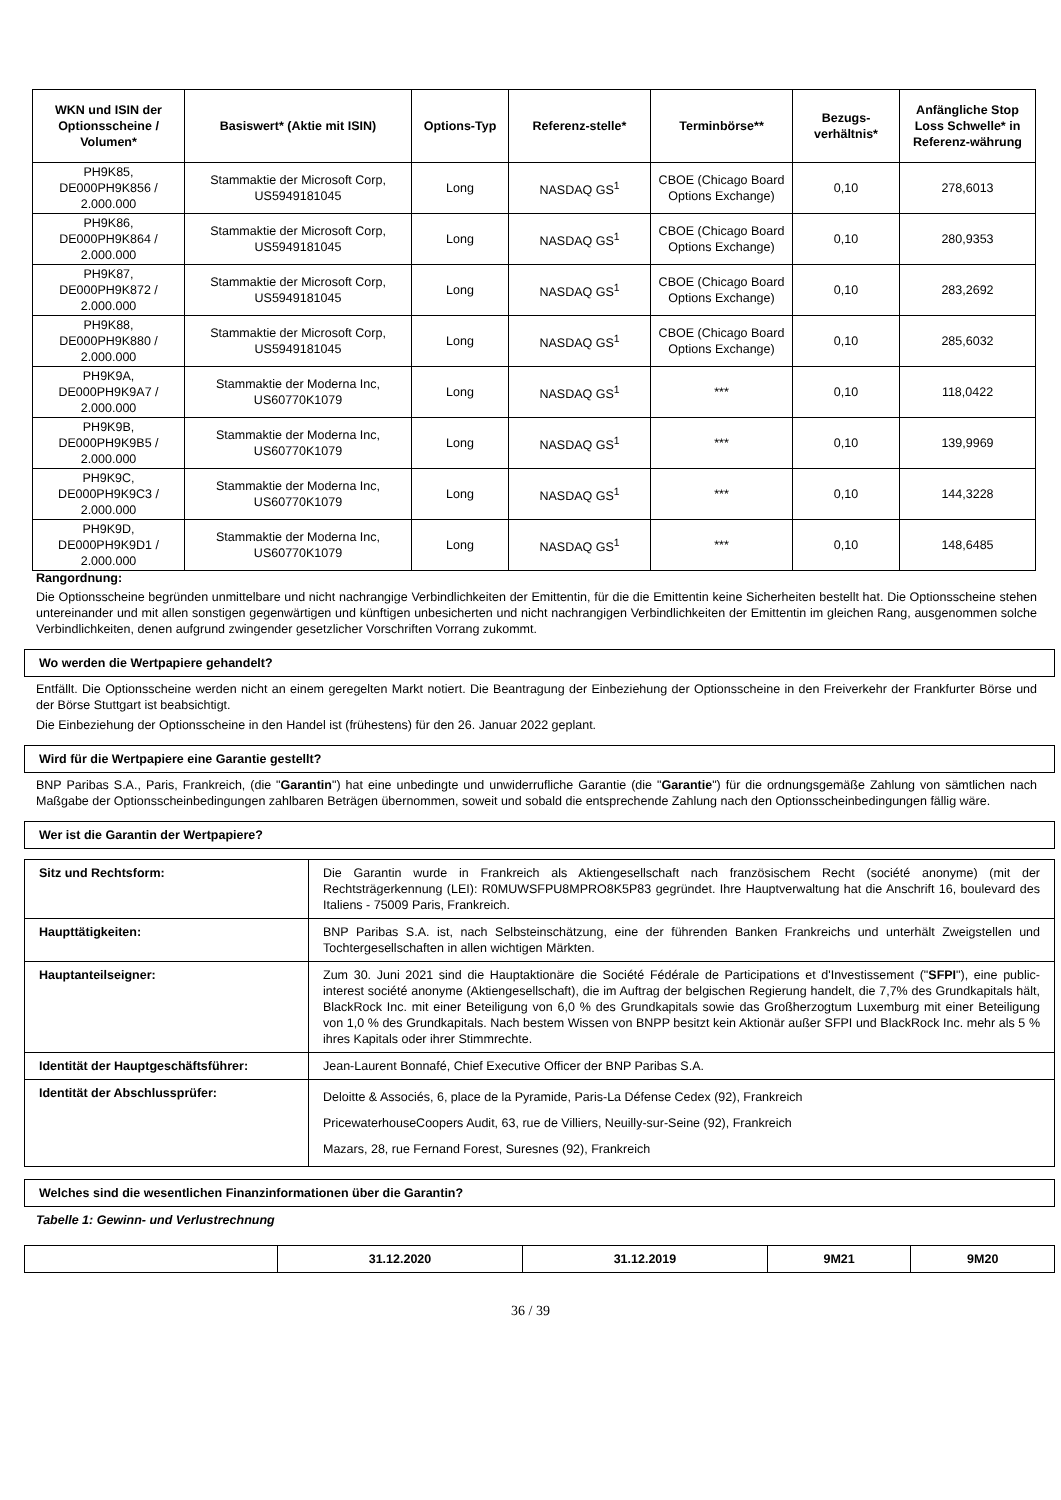| WKN und ISIN der Optionsscheine / Volumen* | Basiswert* (Aktie mit ISIN) | Options-Typ | Referenz-stelle* | Terminbörse** | Bezugs-verhältnis* | Anfängliche Stop Loss Schwelle* in Referenz-währung |
| --- | --- | --- | --- | --- | --- | --- |
| PH9K85, DE000PH9K856 / 2.000.000 | Stammaktie der Microsoft Corp, US5949181045 | Long | NASDAQ GS<sup>1</sup> | CBOE (Chicago Board Options Exchange) | 0,10 | 278,6013 |
| PH9K86, DE000PH9K864 / 2.000.000 | Stammaktie der Microsoft Corp, US5949181045 | Long | NASDAQ GS<sup>1</sup> | CBOE (Chicago Board Options Exchange) | 0,10 | 280,9353 |
| PH9K87, DE000PH9K872 / 2.000.000 | Stammaktie der Microsoft Corp, US5949181045 | Long | NASDAQ GS<sup>1</sup> | CBOE (Chicago Board Options Exchange) | 0,10 | 283,2692 |
| PH9K88, DE000PH9K880 / 2.000.000 | Stammaktie der Microsoft Corp, US5949181045 | Long | NASDAQ GS<sup>1</sup> | CBOE (Chicago Board Options Exchange) | 0,10 | 285,6032 |
| PH9K9A, DE000PH9K9A7 / 2.000.000 | Stammaktie der Moderna Inc, US60770K1079 | Long | NASDAQ GS<sup>1</sup> | *** | 0,10 | 118,0422 |
| PH9K9B, DE000PH9K9B5 / 2.000.000 | Stammaktie der Moderna Inc, US60770K1079 | Long | NASDAQ GS<sup>1</sup> | *** | 0,10 | 139,9969 |
| PH9K9C, DE000PH9K9C3 / 2.000.000 | Stammaktie der Moderna Inc, US60770K1079 | Long | NASDAQ GS<sup>1</sup> | *** | 0,10 | 144,3228 |
| PH9K9D, DE000PH9K9D1 / 2.000.000 | Stammaktie der Moderna Inc, US60770K1079 | Long | NASDAQ GS<sup>1</sup> | *** | 0,10 | 148,6485 |
Rangordnung:
Die Optionsscheine begründen unmittelbare und nicht nachrangige Verbindlichkeiten der Emittentin, für die die Emittentin keine Sicherheiten bestellt hat. Die Optionsscheine stehen untereinander und mit allen sonstigen gegenwärtigen und künftigen unbesicherten und nicht nachrangigen Verbindlichkeiten der Emittentin im gleichen Rang, ausgenommen solche Verbindlichkeiten, denen aufgrund zwingender gesetzlicher Vorschriften Vorrang zukommt.
Wo werden die Wertpapiere gehandelt?
Entfällt. Die Optionsscheine werden nicht an einem geregelten Markt notiert. Die Beantragung der Einbeziehung der Optionsscheine in den Freiverkehr der Frankfurter Börse und der Börse Stuttgart ist beabsichtigt.
Die Einbeziehung der Optionsscheine in den Handel ist (frühestens) für den 26. Januar 2022 geplant.
Wird für die Wertpapiere eine Garantie gestellt?
BNP Paribas S.A., Paris, Frankreich, (die "Garantin") hat eine unbedingte und unwiderrufliche Garantie (die "Garantie") für die ordnungsgemäße Zahlung von sämtlichen nach Maßgabe der Optionsscheinbedingungen zahlbaren Beträgen übernommen, soweit und sobald die entsprechende Zahlung nach den Optionsscheinbedingungen fällig wäre.
Wer ist die Garantin der Wertpapiere?
| Sitz und Rechtsform: | Die Garantin wurde in Frankreich als Aktiengesellschaft nach französischem Recht (société anonyme) (mit der Rechtsträgerkennung (LEI): R0MUWSFPU8MPRO8K5P83 gegründet. Ihre Hauptverwaltung hat die Anschrift 16, boulevard des Italiens - 75009 Paris, Frankreich. |
| Haupttätigkeiten: | BNP Paribas S.A. ist, nach Selbsteinschätzung, eine der führenden Banken Frankreichs und unterhält Zweigstellen und Tochtergesellschaften in allen wichtigen Märkten. |
| Hauptanteilseigner: | Zum 30. Juni 2021 sind die Hauptaktionäre die Société Fédérale de Participations et d'Investissement (" SFPI "), eine public-interest société anonyme (Aktiengesellschaft), die im Auftrag der belgischen Regierung handelt, die 7,7% des Grundkapitals hält, BlackRock Inc. mit einer Beteiligung von 6,0 % des Grundkapitals sowie das Großherzogtum Luxemburg mit einer Beteiligung von 1,0 % des Grundkapitals. Nach bestem Wissen von BNPP besitzt kein Aktionär außer SFPI und BlackRock Inc. mehr als 5 % ihres Kapitals oder ihrer Stimmrechte. |
| Identität der Hauptgeschäftsführer: | Jean-Laurent Bonnafé, Chief Executive Officer der BNP Paribas S.A. |
| Identität der Abschlussprüfer: | Deloitte & Associés, 6, place de la Pyramide, Paris-La Défense Cedex (92), Frankreich PricewaterhouseCoopers Audit, 63, rue de Villiers, Neuilly-sur-Seine (92), Frankreich Mazars, 28, rue Fernand Forest, Suresnes (92), Frankreich |
Welches sind die wesentlichen Finanzinformationen über die Garantin?
Tabelle 1: Gewinn- und Verlustrechnung
| | 31.12.2020 | 31.12.2019 | 9M21 | 9M20 |
| --- | --- | --- | --- | --- |
36 / 39